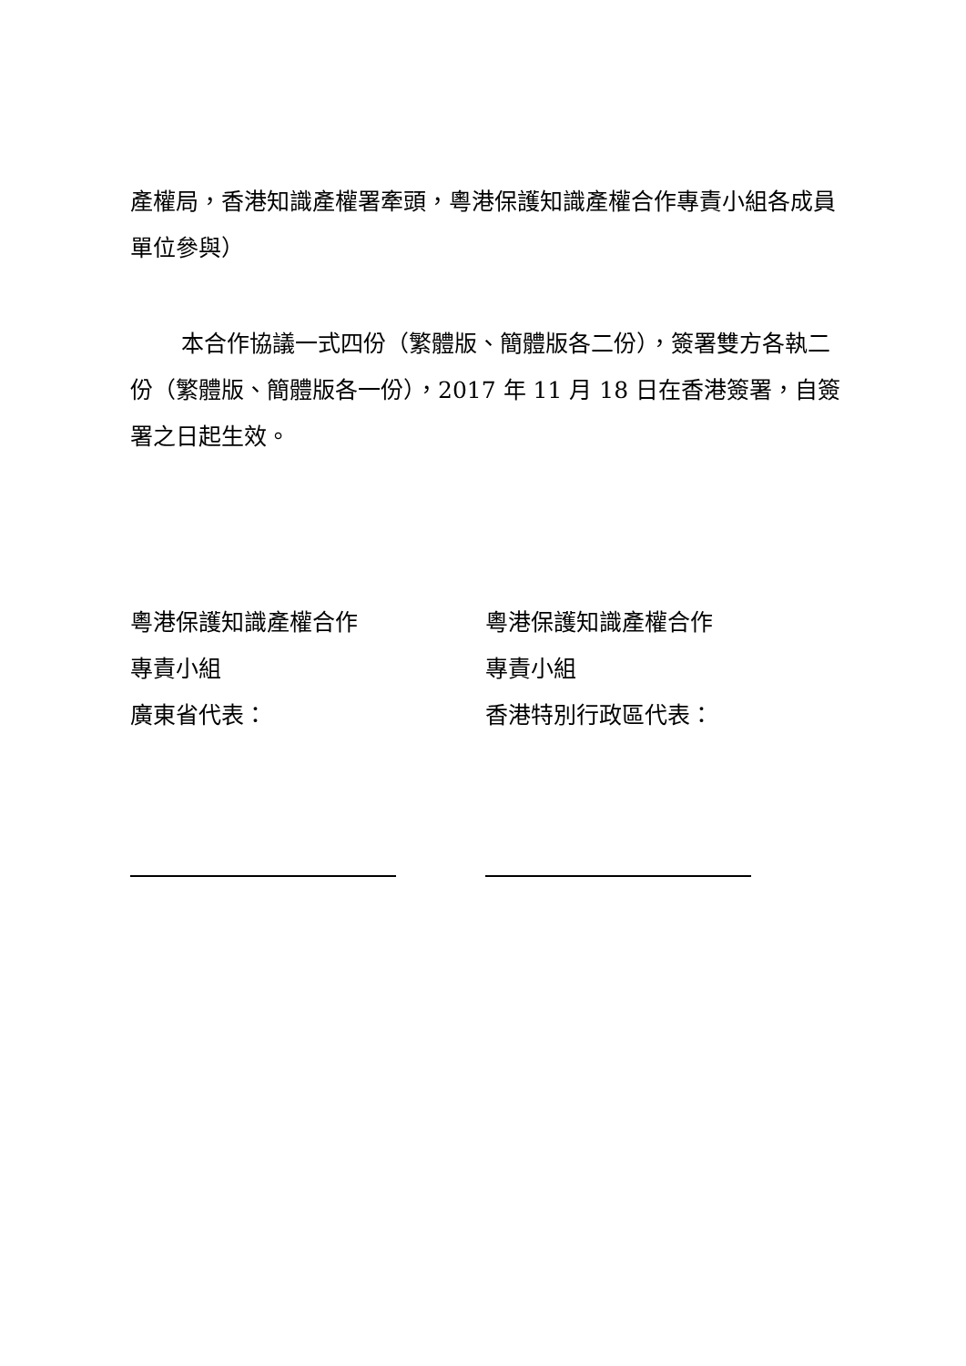產權局，香港知識產權署牽頭，粵港保護知識產權合作專責小組各成員單位參與）
本合作協議一式四份（繁體版、簡體版各二份），簽署雙方各執二份（繁體版、簡體版各一份），2017 年 11 月 18 日在香港簽署，自簽署之日起生效。
粵港保護知識產權合作
專責小組
廣東省代表：
粵港保護知識產權合作
專責小組
香港特別行政區代表：